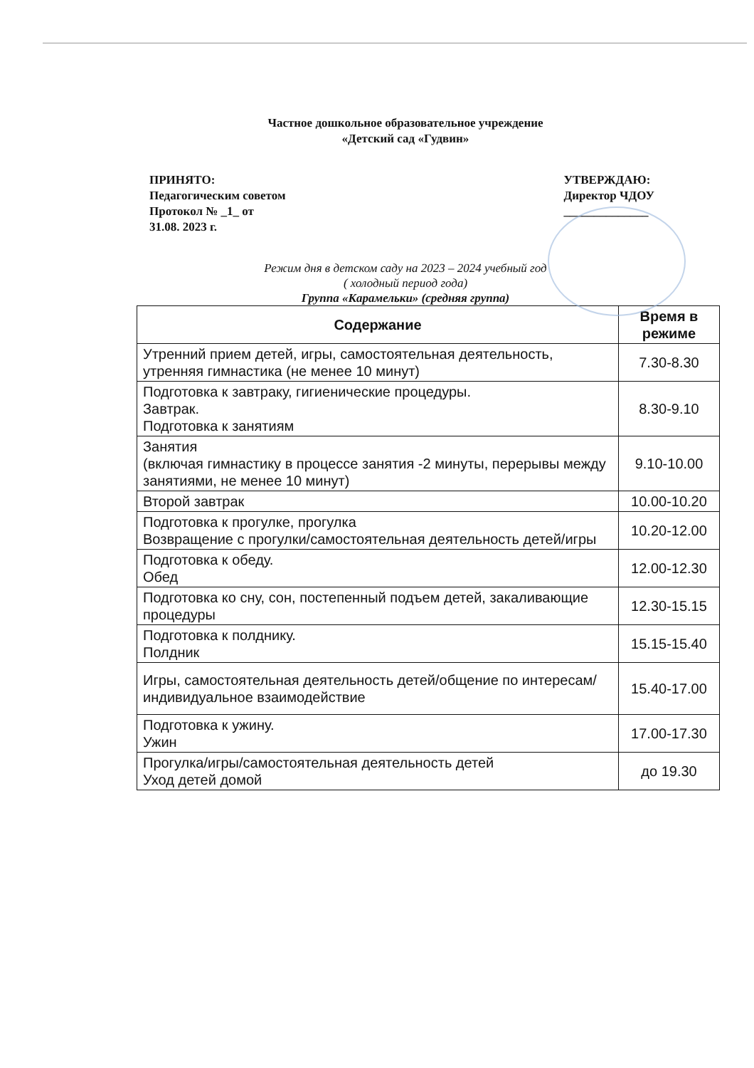Частное дошкольное образовательное учреждение
«Детский сад «Гудвин»
ПРИНЯТО:
Педагогическим советом
Протокол № _1_ от
31.08. 2023 г.
УТВЕРЖДАЮ:
Директор ЧДОУ
______________
Режим дня в детском саду на 2023 – 2024 учебный год
( холодный период года)
Группа «Карамельки» (средняя группа)
| Содержание | Время в режиме |
| --- | --- |
| Утренний прием детей, игры, самостоятельная деятельность, утренняя гимнастика (не менее 10 минут) | 7.30-8.30 |
| Подготовка к завтраку, гигиенические процедуры. Завтрак. Подготовка к занятиям | 8.30-9.10 |
| Занятия (включая гимнастику в процессе занятия -2 минуты, перерывы между занятиями, не менее 10 минут) | 9.10-10.00 |
| Второй завтрак | 10.00-10.20 |
| Подготовка к прогулке, прогулка Возвращение с прогулки/самостоятельная деятельность детей/игры | 10.20-12.00 |
| Подготовка к обеду. Обед | 12.00-12.30 |
| Подготовка ко сну, сон, постепенный подъем детей, закаливающие процедуры | 12.30-15.15 |
| Подготовка к полднику. Полдник | 15.15-15.40 |
| Игры, самостоятельная деятельность детей/общение по интересам/индивидуальное взаимодействие | 15.40-17.00 |
| Подготовка к ужину. Ужин | 17.00-17.30 |
| Прогулка/игры/самостоятельная деятельность детей Уход детей домой | до 19.30 |